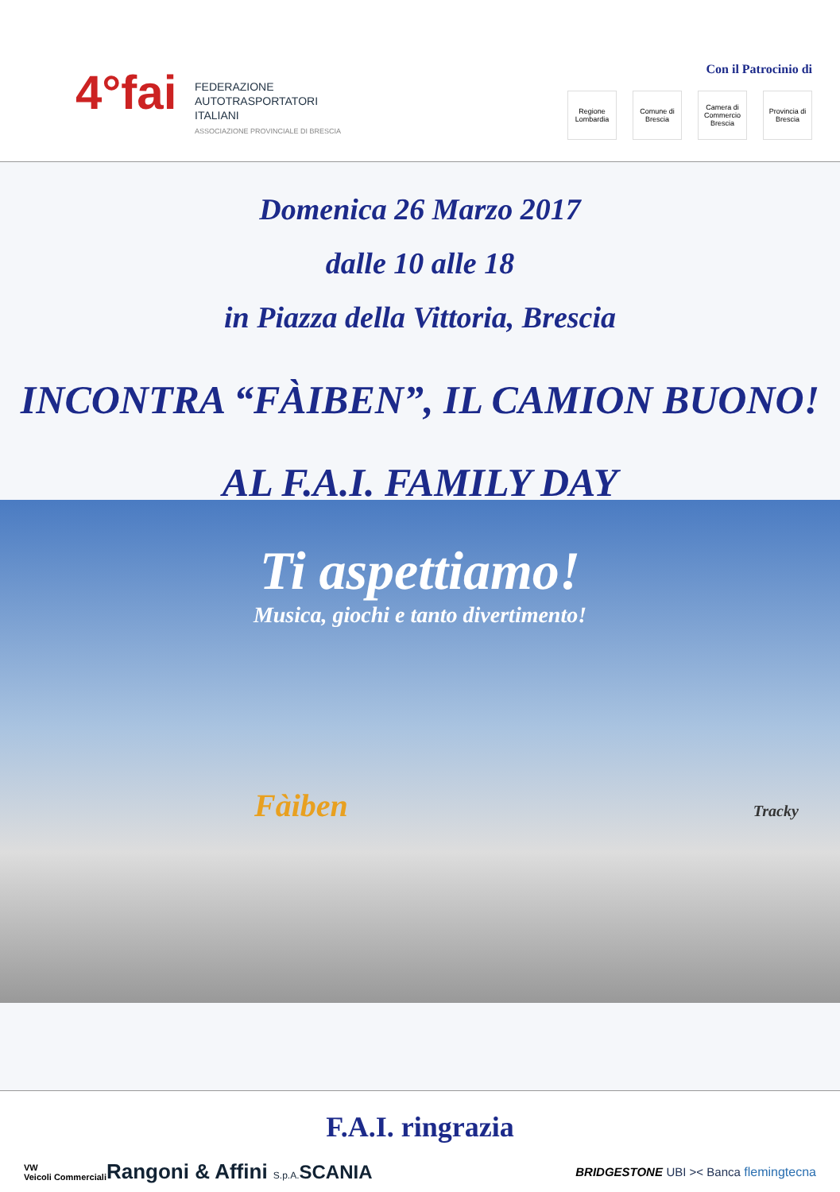4°fai
FEDERAZIONE
AUTOTRASPORTATORI
ITALIANI
ASSOCIAZIONE PROVINCIALE DI BRESCIA
Con il Patrocinio di
Regione Lombardia
Comune di Brescia
Camera di Commercio Brescia
Provincia di Brescia
Domenica 26 Marzo 2017
dalle 10 alle 18
in Piazza della Vittoria, Brescia
INCONTRA “FÀIBEN”, IL CAMION BUONO!
AL F.A.I. FAMILY DAY
Ti aspettiamo!
Musica, giochi e tanto divertimento!
Fàiben Tracky
F.A.I. ringrazia
VW
Veicoli Commerciali Rangoni & Affini S.p.A. SCANIA BRIDGESTONE UBI >< Banca flemingtecna